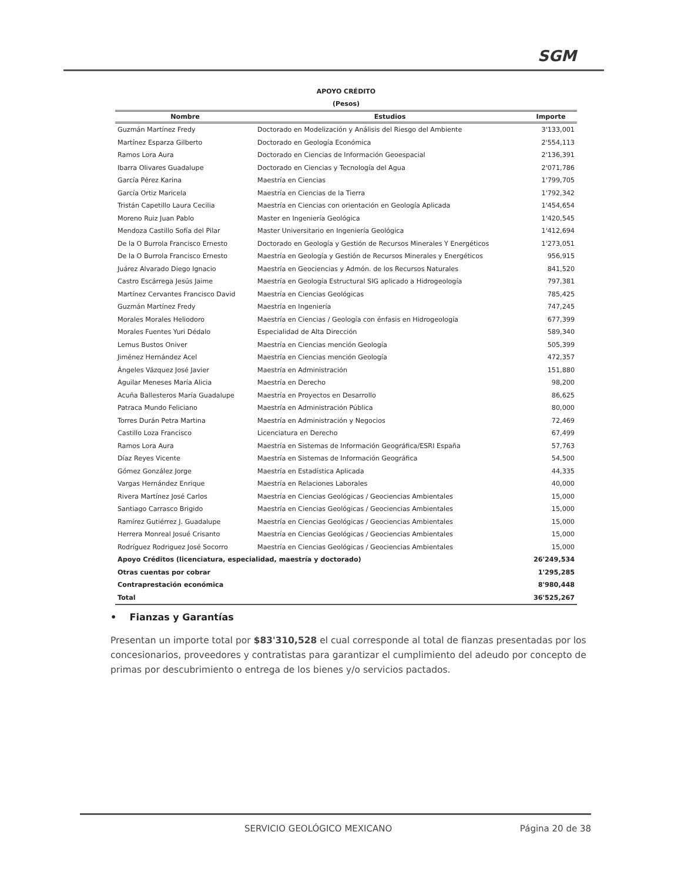SGM
APOYO CRÉDITO
(Pesos)
| Nombre | Estudios | Importe |
| --- | --- | --- |
| Guzmán Martínez Fredy | Doctorado en Modelización y Análisis del Riesgo del Ambiente | 3'133,001 |
| Martínez Esparza Gilberto | Doctorado en Geología Económica | 2'554,113 |
| Ramos Lora Aura | Doctorado en Ciencias de Información Geoespacial | 2'136,391 |
| Ibarra Olivares Guadalupe | Doctorado en Ciencias y Tecnología del Agua | 2'071,786 |
| García Pérez Karina | Maestría en Ciencias | 1'799,705 |
| García Ortiz Maricela | Maestría en Ciencias de la Tierra | 1'792,342 |
| Tristán Capetillo Laura Cecilia | Maestría en Ciencias con orientación en Geología Aplicada | 1'454,654 |
| Moreno Ruiz Juan Pablo | Master en Ingeniería Geológica | 1'420,545 |
| Mendoza Castillo Sofía del Pilar | Master Universitario en Ingeniería Geológica | 1'412,694 |
| De la O Burrola Francisco Ernesto | Doctorado en Geología y Gestión de Recursos Minerales Y Energéticos | 1'273,051 |
| De la O Burrola Francisco Ernesto | Maestría en Geología y Gestión de Recursos Minerales y Energéticos | 956,915 |
| Juárez Alvarado Diego Ignacio | Maestría en Geociencias y Admón. de los Recursos Naturales | 841,520 |
| Castro Escárrega Jesús Jaime | Maestría en Geología Estructural SIG aplicado a Hidrogeología | 797,381 |
| Martínez Cervantes Francisco David | Maestría en Ciencias Geológicas | 785,425 |
| Guzmán Martínez Fredy | Maestría en Ingeniería | 747,245 |
| Morales Morales Heliodoro | Maestría en Ciencias / Geología con énfasis en Hidrogeología | 677,399 |
| Morales Fuentes Yuri Dédalo | Especialidad de Alta Dirección | 589,340 |
| Lemus Bustos Oniver | Maestría en Ciencias mención Geología | 505,399 |
| Jiménez Hernández Acel | Maestría en Ciencias mención Geología | 472,357 |
| Ángeles Vázquez José Javier | Maestría en Administración | 151,880 |
| Aguilar Meneses María Alicia | Maestría en Derecho | 98,200 |
| Acuña Ballesteros María Guadalupe | Maestría en Proyectos en Desarrollo | 86,625 |
| Patraca Mundo Feliciano | Maestría en Administración Pública | 80,000 |
| Torres Durán Petra Martina | Maestría en Administración y Negocios | 72,469 |
| Castillo Loza Francisco | Licenciatura en Derecho | 67,499 |
| Ramos Lora Aura | Maestría en Sistemas de Información Geográfica/ESRI España | 57,763 |
| Díaz Reyes Vicente | Maestría en Sistemas de Información Geográfica | 54,500 |
| Gómez González Jorge | Maestría en Estadística Aplicada | 44,335 |
| Vargas Hernández Enrique | Maestría en Relaciones Laborales | 40,000 |
| Rivera Martínez José Carlos | Maestría en Ciencias Geológicas / Geociencias Ambientales | 15,000 |
| Santiago Carrasco Brigido | Maestría en Ciencias Geológicas / Geociencias Ambientales | 15,000 |
| Ramírez Gutiérrez J. Guadalupe | Maestría en Ciencias Geológicas / Geociencias Ambientales | 15,000 |
| Herrera Monreal Josué Crisanto | Maestría en Ciencias Geológicas / Geociencias Ambientales | 15,000 |
| Rodríguez Rodriguez José Socorro | Maestría en Ciencias Geológicas / Geociencias Ambientales | 15,000 |
| Apoyo Créditos (licenciatura, especialidad, maestría y doctorado) | | 26'249,534 |
| Otras cuentas por cobrar | | 1'295,285 |
| Contraprestación económica | | 8'980,448 |
| Total | | 36'525,267 |
• Fianzas y Garantías
Presentan un importe total por $83'310,528 el cual corresponde al total de fianzas presentadas por los concesionarios, proveedores y contratistas para garantizar el cumplimiento del adeudo por concepto de primas por descubrimiento o entrega de los bienes y/o servicios pactados.
SERVICIO GEOLÓGICO MEXICANO Página 20 de 38